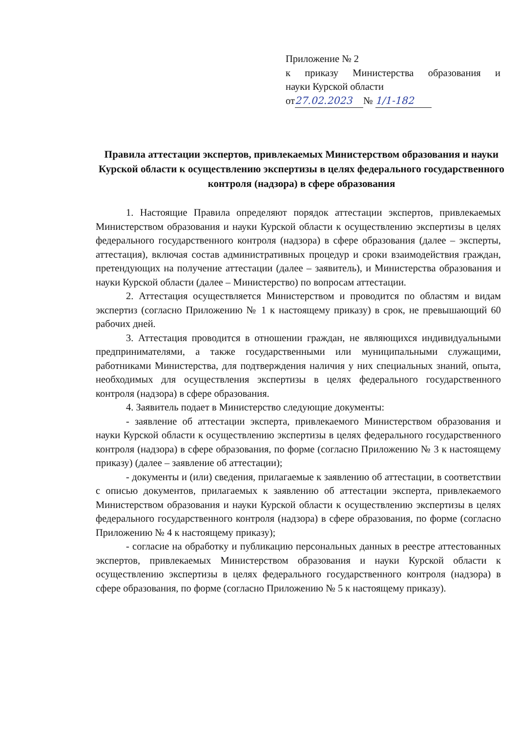Приложение № 2
к приказу Министерства образования и
науки Курской области
от 27.02.2023 № 1/1-182
Правила аттестации экспертов, привлекаемых Министерством образования и науки Курской области к осуществлению экспертизы в целях федерального государственного контроля (надзора) в сфере образования
1. Настоящие Правила определяют порядок аттестации экспертов, привлекаемых Министерством образования и науки Курской области к осуществлению экспертизы в целях федерального государственного контроля (надзора) в сфере образования (далее – эксперты, аттестация), включая состав административных процедур и сроки взаимодействия граждан, претендующих на получение аттестации (далее – заявитель), и Министерства образования и науки Курской области (далее – Министерство) по вопросам аттестации.
2. Аттестация осуществляется Министерством и проводится по областям и видам экспертиз (согласно Приложению № 1 к настоящему приказу) в срок, не превышающий 60 рабочих дней.
3. Аттестация проводится в отношении граждан, не являющихся индивидуальными предпринимателями, а также государственными или муниципальными служащими, работниками Министерства, для подтверждения наличия у них специальных знаний, опыта, необходимых для осуществления экспертизы в целях федерального государственного контроля (надзора) в сфере образования.
4. Заявитель подает в Министерство следующие документы:
- заявление об аттестации эксперта, привлекаемого Министерством образования и науки Курской области к осуществлению экспертизы в целях федерального государственного контроля (надзора) в сфере образования, по форме (согласно Приложению № 3 к настоящему приказу) (далее – заявление об аттестации);
- документы и (или) сведения, прилагаемые к заявлению об аттестации, в соответствии с описью документов, прилагаемых к заявлению об аттестации эксперта, привлекаемого Министерством образования и науки Курской области к осуществлению экспертизы в целях федерального государственного контроля (надзора) в сфере образования, по форме (согласно Приложению № 4 к настоящему приказу);
- согласие на обработку и публикацию персональных данных в реестре аттестованных экспертов, привлекаемых Министерством образования и науки Курской области к осуществлению экспертизы в целях федерального государственного контроля (надзора) в сфере образования, по форме (согласно Приложению № 5 к настоящему приказу).